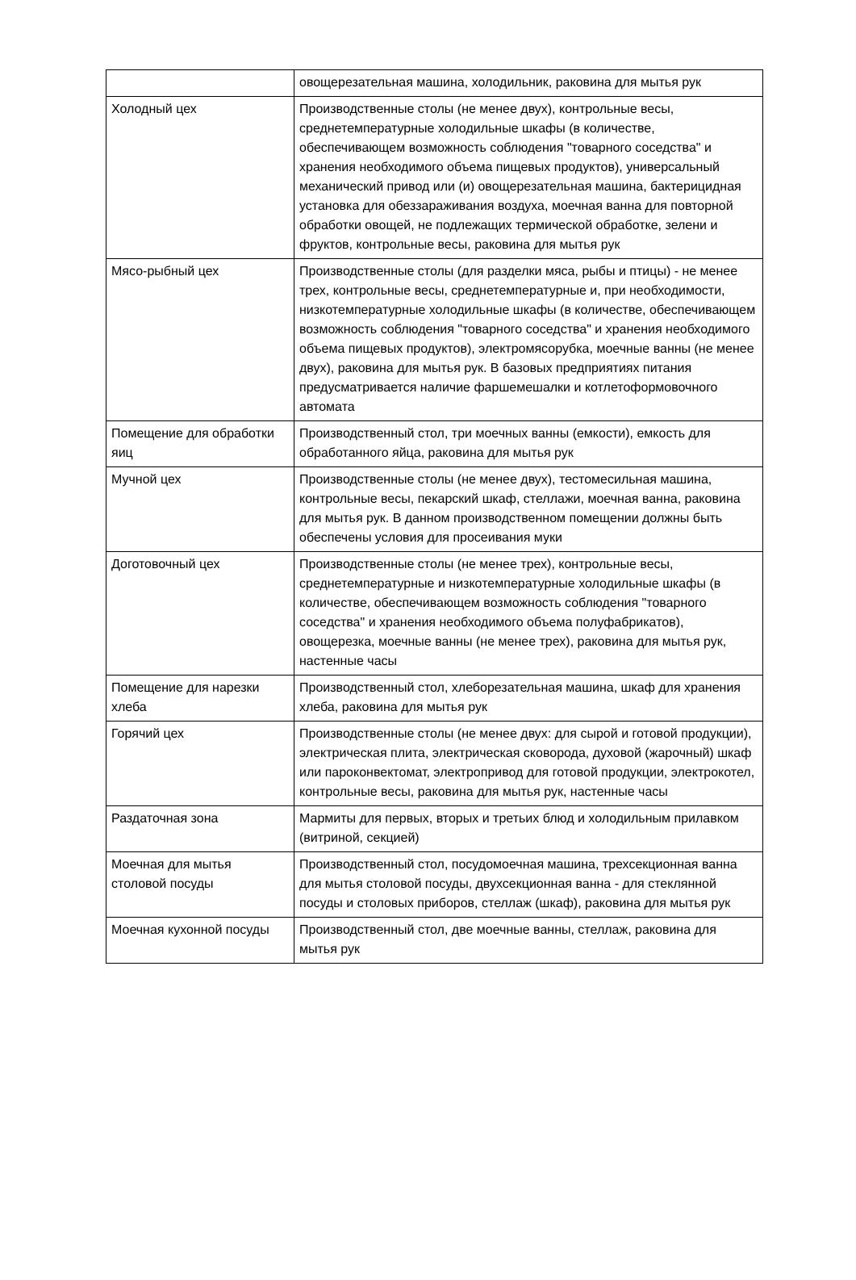| | овощерезательная машина, холодильник, раковина для мытья рук |
| Холодный цех | Производственные столы (не менее двух), контрольные весы, среднетемпературные холодильные шкафы (в количестве, обеспечивающем возможность соблюдения "товарного соседства" и хранения необходимого объема пищевых продуктов), универсальный механический привод или (и) овощерезательная машина, бактерицидная установка для обеззараживания воздуха, моечная ванна для повторной обработки овощей, не подлежащих термической обработке, зелени и фруктов, контрольные весы, раковина для мытья рук |
| Мясо-рыбный цех | Производственные столы (для разделки мяса, рыбы и птицы) - не менее трех, контрольные весы, среднетемпературные и, при необходимости, низкотемпературные холодильные шкафы (в количестве, обеспечивающем возможность соблюдения "товарного соседства" и хранения необходимого объема пищевых продуктов), электромясорубка, моечные ванны (не менее двух), раковина для мытья рук. В базовых предприятиях питания предусматривается наличие фаршемешалки и котлетоформовочного автомата |
| Помещение для обработки яиц | Производственный стол, три моечных ванны (емкости), емкость для обработанного яйца, раковина для мытья рук |
| Мучной цех | Производственные столы (не менее двух), тестомесильная машина, контрольные весы, пекарский шкаф, стеллажи, моечная ванна, раковина для мытья рук. В данном производственном помещении должны быть обеспечены условия для просеивания муки |
| Доготовочный цех | Производственные столы (не менее трех), контрольные весы, среднетемпературные и низкотемпературные холодильные шкафы (в количестве, обеспечивающем возможность соблюдения "товарного соседства" и хранения необходимого объема полуфабрикатов), овощерезка, моечные ванны (не менее трех), раковина для мытья рук, настенные часы |
| Помещение для нарезки хлеба | Производственный стол, хлеборезательная машина, шкаф для хранения хлеба, раковина для мытья рук |
| Горячий цех | Производственные столы (не менее двух: для сырой и готовой продукции), электрическая плита, электрическая сковорода, духовой (жарочный) шкаф или пароконвектомат, электропривод для готовой продукции, электрокотел, контрольные весы, раковина для мытья рук, настенные часы |
| Раздаточная зона | Мармиты для первых, вторых и третьих блюд и холодильным прилавком (витриной, секцией) |
| Моечная для мытья столовой посуды | Производственный стол, посудомоечная машина, трехсекционная ванна для мытья столовой посуды, двухсекционная ванна - для стеклянной посуды и столовых приборов, стеллаж (шкаф), раковина для мытья рук |
| Моечная кухонной посуды | Производственный стол, две моечные ванны, стеллаж, раковина для мытья рук |